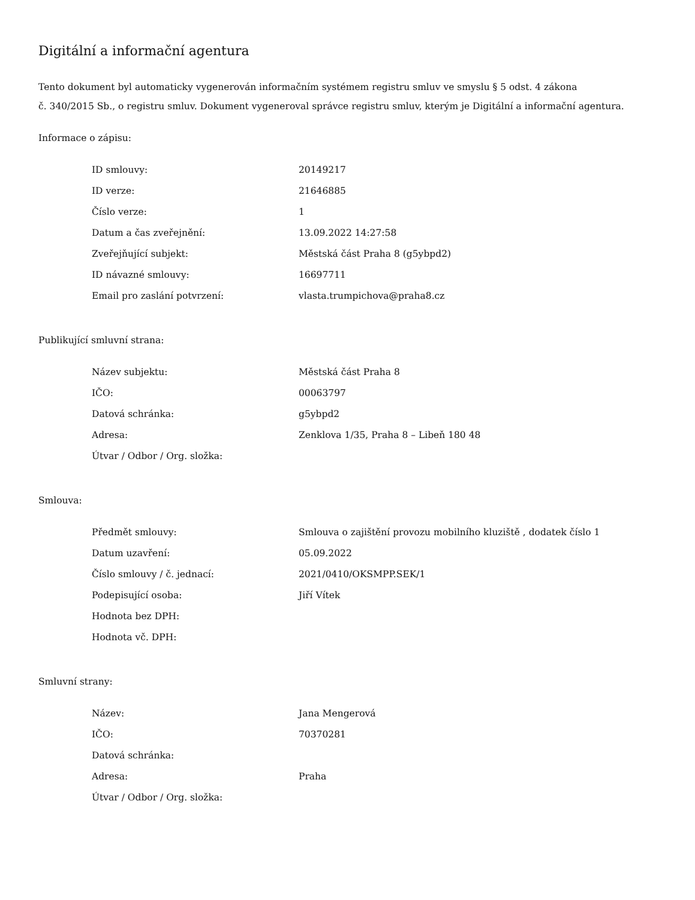Digitální a informační agentura
Tento dokument byl automaticky vygenerován informačním systémem registru smluv ve smyslu § 5 odst. 4 zákona
č. 340/2015 Sb., o registru smluv. Dokument vygeneroval správce registru smluv, kterým je Digitální a informační agentura.
Informace o zápisu:
| ID smlouvy: | 20149217 |
| ID verze: | 21646885 |
| Číslo verze: | 1 |
| Datum a čas zveřejnění: | 13.09.2022 14:27:58 |
| Zveřejňující subjekt: | Městská část Praha 8 (g5ybpd2) |
| ID návazné smlouvy: | 16697711 |
| Email pro zaslání potvrzení: | vlasta.trumpichova@praha8.cz |
Publikující smluvní strana:
| Název subjektu: | Městská část Praha 8 |
| IČO: | 00063797 |
| Datová schránka: | g5ybpd2 |
| Adresa: | Zenklova 1/35, Praha 8 – Libeň 180 48 |
| Útvar / Odbor / Org. složka: | |
Smlouva:
| Předmět smlouvy: | Smlouva o zajištění provozu mobilního kluziště , dodatek číslo 1 |
| Datum uzavření: | 05.09.2022 |
| Číslo smlouvy / č. jednací: | 2021/0410/OKSMPP.SEK/1 |
| Podepisující osoba: | Jiří Vítek |
| Hodnota bez DPH: | |
| Hodnota vč. DPH: | |
Smluvní strany:
| Název: | Jana Mengerová |
| IČO: | 70370281 |
| Datová schránka: | |
| Adresa: | Praha |
| Útvar / Odbor / Org. složka: | |